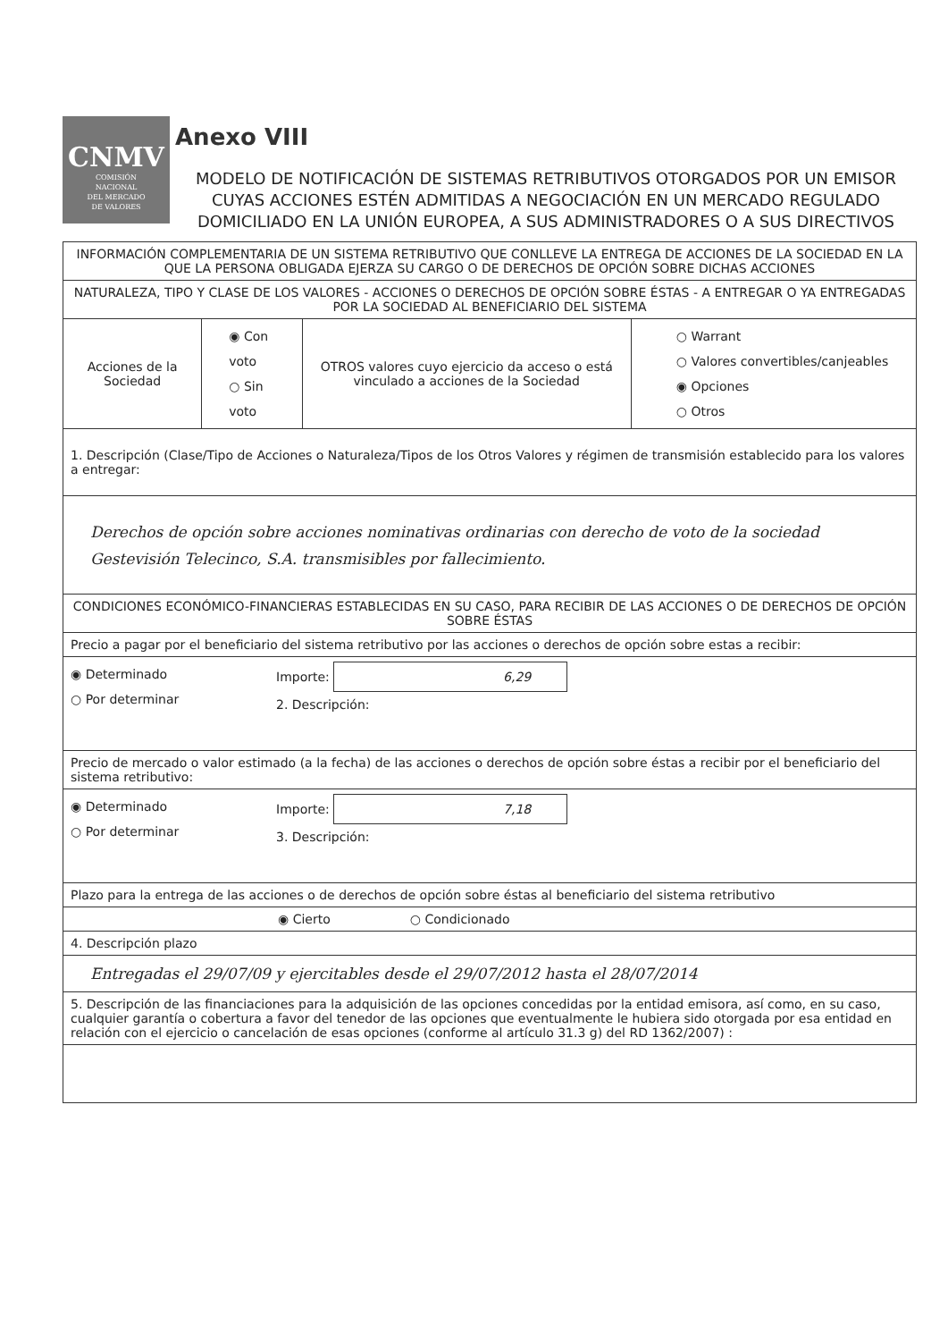CNMV
COMISIÓN
NACIONAL
DEL MERCADO
DE VALORES
Anexo VIII
MODELO DE NOTIFICACIÓN DE SISTEMAS RETRIBUTIVOS OTORGADOS POR UN EMISOR CUYAS ACCIONES ESTÉN ADMITIDAS A NEGOCIACIÓN EN UN MERCADO REGULADO DOMICILIADO EN LA UNIÓN EUROPEA, A SUS ADMINISTRADORES O A SUS DIRECTIVOS
| INFORMACIÓN COMPLEMENTARIA DE UN SISTEMA RETRIBUTIVO QUE CONLLEVE LA ENTREGA DE ACCIONES DE LA SOCIEDAD EN LA QUE LA PERSONA OBLIGADA EJERZA SU CARGO O DE DERECHOS DE OPCIÓN SOBRE DICHAS ACCIONES | | | |
| NATURALEZA, TIPO Y CLASE DE LOS VALORES - ACCIONES O DERECHOS DE OPCIÓN SOBRE ÉSTAS - A ENTREGAR O YA ENTREGADAS POR LA SOCIEDAD AL BENEFICIARIO DEL SISTEMA | | | |
| Acciones de la Sociedad | ◉ Con voto ○ Sin voto | OTROS valores cuyo ejercicio da acceso o está vinculado a acciones de la Sociedad | ○ Warrant ○ Valores convertibles/canjeables ◉ Opciones ○ Otros |
| 1. Descripción (Clase/Tipo de Acciones o Naturaleza/Tipos de los Otros Valores y régimen de transmisión establecido para los valores a entregar: | | | |
| Derechos de opción sobre acciones nominativas ordinarias con derecho de voto de la sociedad Gestevisión Telecinco, S.A. transmisibles por fallecimiento. | | | |
| CONDICIONES ECONÓMICO-FINANCIERAS ESTABLECIDAS EN SU CASO, PARA RECIBIR DE LAS ACCIONES O DE DERECHOS DE OPCIÓN SOBRE ÉSTAS | | | |
| Precio a pagar por el beneficiario del sistema retributivo por las acciones o derechos de opción sobre estas a recibir: | | | |
| ◉ Determinado ○ Por determinar Importe: 6,29 2. Descripción: | | | |
| Precio de mercado o valor estimado (a la fecha) de las acciones o derechos de opción sobre éstas a recibir por el beneficiario del sistema retributivo: | | | |
| ◉ Determinado ○ Por determinar Importe: 7,18 3. Descripción: | | | |
| Plazo para la entrega de las acciones o de derechos de opción sobre éstas al beneficiario del sistema retributivo | | | |
| ◉ Cierto ○ Condicionado | | | |
| 4. Descripción plazo | | | |
| Entregadas el 29/07/09 y ejercitables desde el 29/07/2012 hasta el 28/07/2014 | | | |
| 5. Descripción de las financiaciones para la adquisición de las opciones concedidas por la entidad emisora, así como, en su caso, cualquier garantía o cobertura a favor del tenedor de las opciones que eventualmente le hubiera sido otorgada por esa entidad en relación con el ejercicio o cancelación de esas opciones (conforme al artículo 31.3 g) del RD 1362/2007) : | | | |